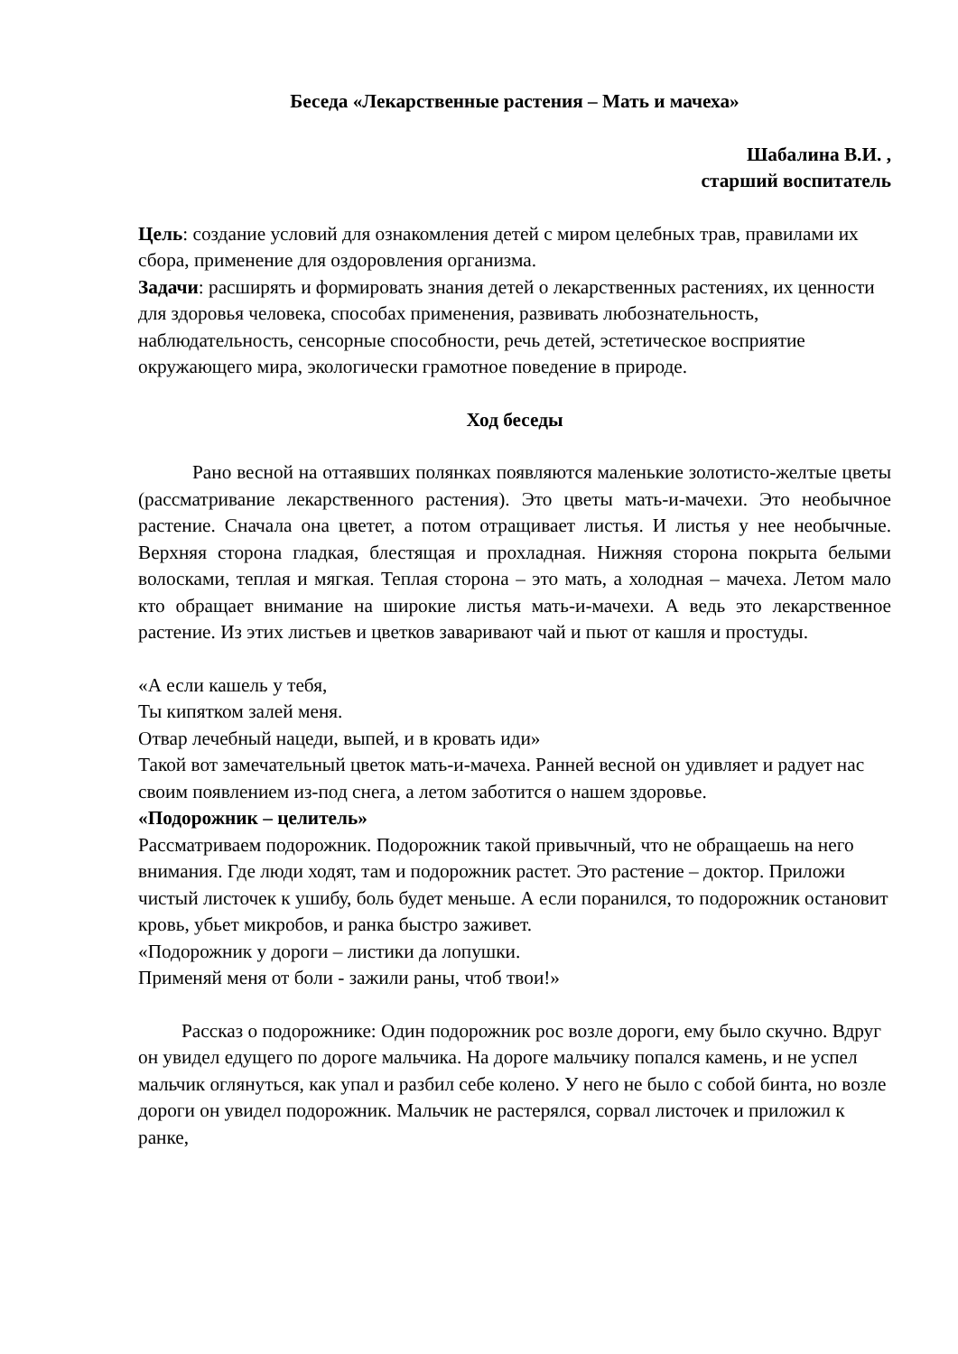Беседа «Лекарственные растения – Мать и мачеха»
Шабалина В.И. ,
старший воспитатель
Цель: создание условий для ознакомления детей с миром целебных трав, правилами их сбора, применение для оздоровления организма.
Задачи: расширять и формировать знания детей о лекарственных растениях, их ценности для здоровья человека, способах применения, развивать любознательность, наблюдательность, сенсорные способности, речь детей, эстетическое восприятие окружающего мира, экологически грамотное поведение в природе.
Ход беседы
Рано весной на оттаявших полянках появляются маленькие золотисто-желтые цветы (рассматривание лекарственного растения). Это цветы мать-и-мачехи. Это необычное растение. Сначала она цветет, а потом отращивает листья. И листья у нее необычные. Верхняя сторона гладкая, блестящая и прохладная. Нижняя сторона покрыта белыми волосками, теплая и мягкая. Теплая сторона – это мать, а холодная – мачеха. Летом мало кто обращает внимание на широкие листья мать-и-мачехи. А ведь это лекарственное растение. Из этих листьев и цветков заваривают чай и пьют от кашля и простуды.
«А если кашель у тебя,
Ты кипятком залей меня.
Отвар лечебный нацеди, выпей, и в кровать иди»
Такой вот замечательный цветок мать-и-мачеха. Ранней весной он удивляет и радует нас своим появлением из-под снега, а летом заботится о нашем здоровье.
«Подорожник – целитель»
Рассматриваем подорожник. Подорожник такой привычный, что не обращаешь на него внимания. Где люди ходят, там и подорожник растет. Это растение – доктор. Приложи чистый листочек к ушибу, боль будет меньше. А если поранился, то подорожник остановит кровь, убьет микробов, и ранка быстро заживет.
«Подорожник у дороги – листики да лопушки.
Применяй меня от боли - зажили раны, чтоб твои!»
Рассказ о подорожнике: Один подорожник рос возле дороги, ему было скучно. Вдруг он увидел едущего по дороге мальчика. На дороге мальчику попался камень, и не успел мальчик оглянуться, как упал и разбил себе колено. У него не было с собой бинта, но возле дороги он увидел подорожник. Мальчик не растерялся, сорвал листочек и приложил к ранке,